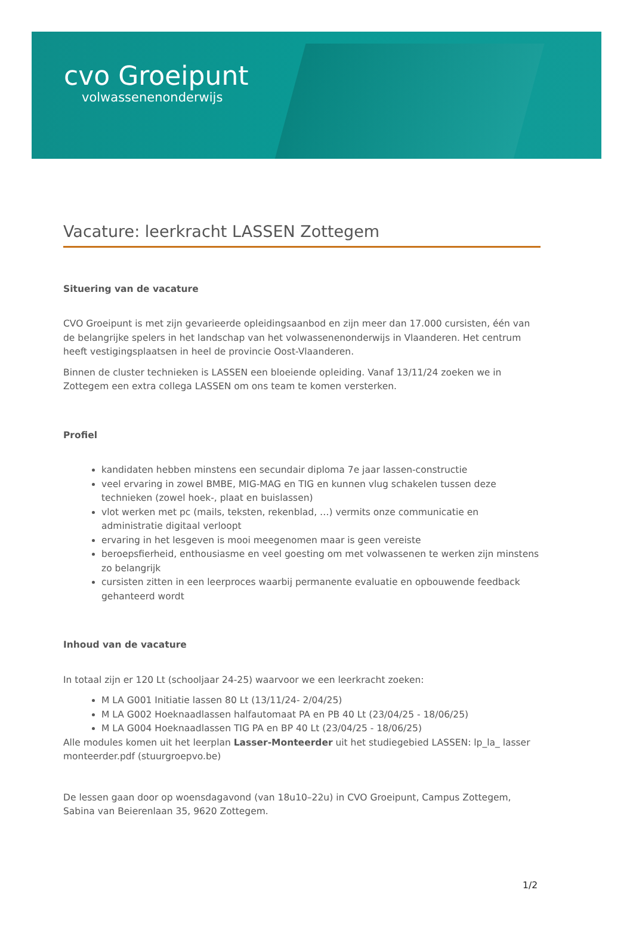cvo Groeipunt
volwassenenonderwijs
Vacature: leerkracht LASSEN Zottegem
Situering van de vacature
CVO Groeipunt is met zijn gevarieerde opleidingsaanbod en zijn meer dan 17.000 cursisten, één van de belangrijke spelers in het landschap van het volwassenenonderwijs in Vlaanderen. Het centrum heeft vestigingsplaatsen in heel de provincie Oost-Vlaanderen.
Binnen de cluster technieken is LASSEN een bloeiende opleiding. Vanaf 13/11/24 zoeken we in Zottegem een extra collega LASSEN om ons team te komen versterken.
Profiel
kandidaten hebben minstens een secundair diploma 7e jaar lassen-constructie
veel ervaring in zowel BMBE, MIG-MAG en TIG en kunnen vlug schakelen tussen deze technieken (zowel hoek-, plaat en buislassen)
vlot werken met pc (mails, teksten, rekenblad, …) vermits onze communicatie en administratie digitaal verloopt
ervaring in het lesgeven is mooi meegenomen maar is geen vereiste
beroepsfierheid, enthousiasme en veel goesting om met volwassenen te werken zijn minstens zo belangrijk
cursisten zitten in een leerproces waarbij permanente evaluatie en opbouwende feedback gehanteerd wordt
Inhoud van de vacature
In totaal zijn er 120 Lt (schooljaar 24-25) waarvoor we een leerkracht zoeken:
M LA G001 Initiatie lassen 80 Lt (13/11/24- 2/04/25)
M LA G002 Hoeknaadlassen halfautomaat PA en PB 40 Lt (23/04/25 - 18/06/25)
M LA G004 Hoeknaadlassen TIG PA en BP 40 Lt (23/04/25 - 18/06/25)
Alle modules komen uit het leerplan Lasser-Monteerder uit het studiegebied LASSEN: lp_la_ lasser monteerder.pdf (stuurgroepvo.be)
De lessen gaan door op woensdagavond (van 18u10–22u) in CVO Groeipunt, Campus Zottegem, Sabina van Beierenlaan 35, 9620 Zottegem.
1/2